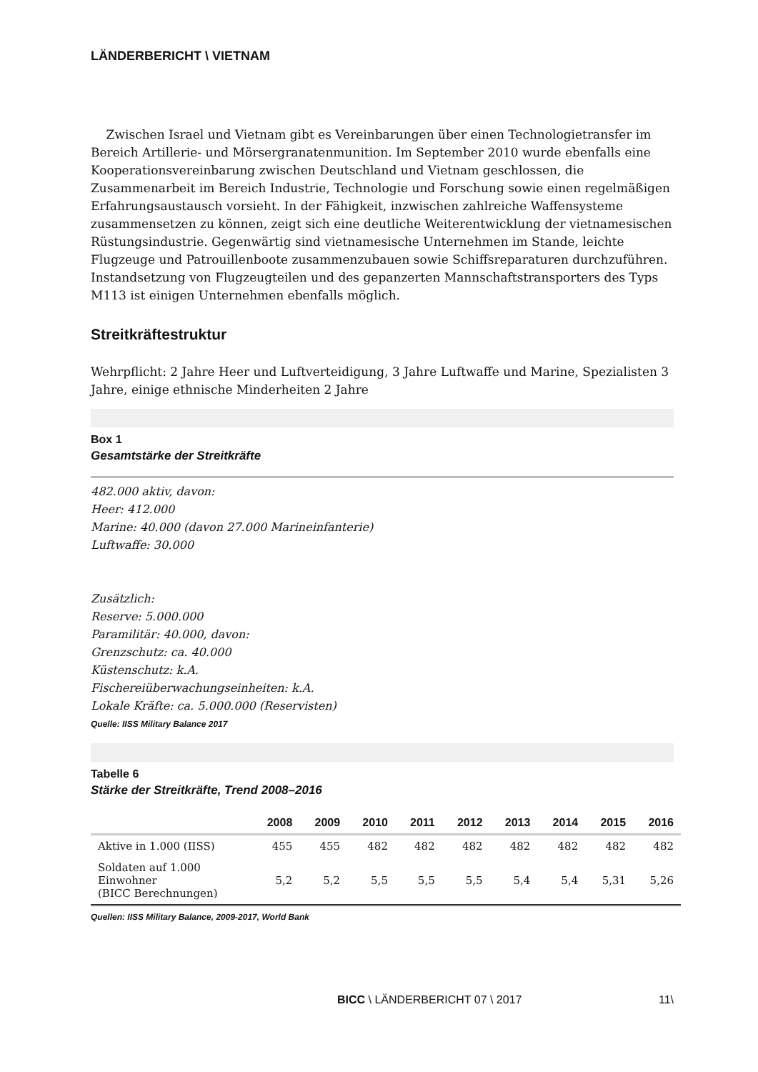LÄNDERBERICHT \ VIETNAM
Zwischen Israel und Vietnam gibt es Vereinbarungen über einen Technologietransfer im Bereich Artillerie- und Mörsergranatenmunition. Im September 2010 wurde ebenfalls eine Kooperationsvereinbarung zwischen Deutschland und Vietnam geschlossen, die Zusammenarbeit im Bereich Industrie, Technologie und Forschung sowie einen regelmäßigen Erfahrungsaustausch vorsieht. In der Fähigkeit, inzwischen zahlreiche Waffensysteme zusammensetzen zu können, zeigt sich eine deutliche Weiterentwicklung der vietnamesischen Rüstungsindustrie. Gegenwärtig sind vietnamesische Unternehmen im Stande, leichte Flugzeuge und Patrouillenboote zusammenzubauen sowie Schiffsreparaturen durchzuführen. Instandsetzung von Flugzeugteilen und des gepanzerten Mannschaftstransporters des Typs M113 ist einigen Unternehmen ebenfalls möglich.
Streitkräftestruktur
Wehrpflicht: 2 Jahre Heer und Luftverteidigung, 3 Jahre Luftwaffe und Marine, Spezialisten 3 Jahre, einige ethnische Minderheiten 2 Jahre
Box 1
Gesamtstärke der Streitkräfte
482.000 aktiv, davon:
Heer: 412.000
Marine: 40.000 (davon 27.000 Marineinfanterie)
Luftwaffe: 30.000
Zusätzlich:
Reserve: 5.000.000
Paramilitär: 40.000, davon:
Grenzschutz: ca. 40.000
Küstenschutz: k.A.
Fischereiüberwachungseinheiten: k.A.
Lokale Kräfte: ca. 5.000.000 (Reservisten)
Quelle: IISS Military Balance 2017
Tabelle 6
Stärke der Streitkräfte, Trend 2008–2016
| | 2008 | 2009 | 2010 | 2011 | 2012 | 2013 | 2014 | 2015 | 2016 |
| --- | --- | --- | --- | --- | --- | --- | --- | --- | --- |
| Aktive in 1.000 (IISS) | 455 | 455 | 482 | 482 | 482 | 482 | 482 | 482 | 482 |
| Soldaten auf 1.000 Einwohner (BICC Berechnungen) | 5,2 | 5,2 | 5,5 | 5,5 | 5,5 | 5,4 | 5,4 | 5,31 | 5,26 |
Quellen: IISS Military Balance, 2009-2017, World Bank
BICC \ LÄNDERBERICHT 07 \ 2017 11\